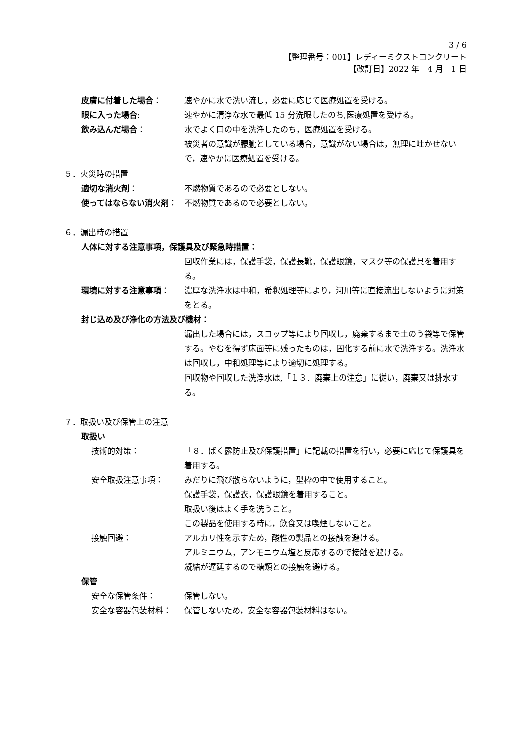3 / 6
【整理番号：001】レディーミクストコンクリート
【改訂日】2022 年　4 月　1 日
皮膚に付着した場合： 速やかに水で洗い流し，必要に応じて医療処置を受ける。
眼に入った場合: 速やかに清浄な水で最低 15 分洗眼したのち,医療処置を受ける。
飲み込んだ場合： 水でよく口の中を洗浄したのち，医療処置を受ける。
被災者の意識が朦朧としている場合，意識がない場合は，無理に吐かせないで，速やかに医療処置を受ける。
５．火災時の措置
適切な消火剤： 不燃物質であるので必要としない。
使ってはならない消火剤： 不燃物質であるので必要としない。
６．漏出時の措置
人体に対する注意事項，保護具及び緊急時措置：
回収作業には，保護手袋，保護長靴，保護眼鏡，マスク等の保護具を着用する。
環境に対する注意事項： 濃厚な洗浄水は中和，希釈処理等により，河川等に直接流出しないように対策をとる。
封じ込め及び浄化の方法及び機材：
漏出した場合には，スコップ等により回収し，廃棄するまで土のう袋等で保管する。やむを得ず床面等に残ったものは，固化する前に水で洗浄する。洗浄水は回収し，中和処理等により適切に処理する。
回収物や回収した洗浄水は,「１３．廃棄上の注意」に従い，廃棄又は排水する。
７．取扱い及び保管上の注意
取扱い
技術的対策： 「８．ばく露防止及び保護措置」に記載の措置を行い，必要に応じて保護具を着用する。
安全取扱注意事項： みだりに飛び散らないように，型枠の中で使用すること。
保護手袋，保護衣，保護眼鏡を着用すること。
取扱い後はよく手を洗うこと。
この製品を使用する時に，飲食又は喫煙しないこと。
接触回避： アルカリ性を示すため，酸性の製品との接触を避ける。
アルミニウム，アンモニウム塩と反応するので接触を避ける。
凝結が遅延するので糖類との接触を避ける。
保管
安全な保管条件： 保管しない。
安全な容器包装材料： 保管しないため，安全な容器包装材料はない。